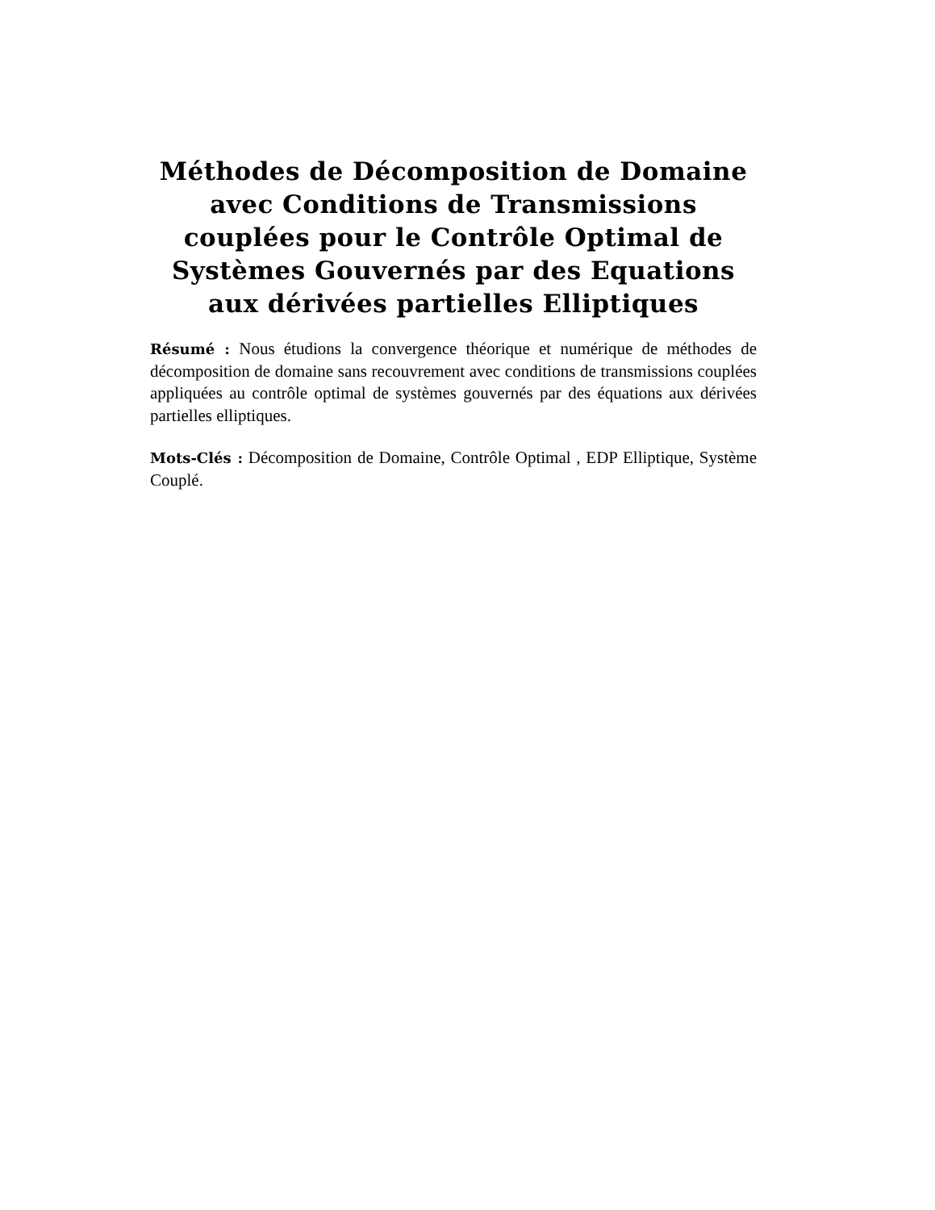Méthodes de Décomposition de Domaine avec Conditions de Transmissions couplées pour le Contrôle Optimal de Systèmes Gouvernés par des Equations aux dérivées partielles Elliptiques
Résumé : Nous étudions la convergence théorique et numérique de méthodes de décomposition de domaine sans recouvrement avec conditions de transmissions couplées appliquées au contrôle optimal de systèmes gouvernés par des équations aux dérivées partielles elliptiques.
Mots-Clés : Décomposition de Domaine, Contrôle Optimal , EDP Elliptique, Système Couplé.